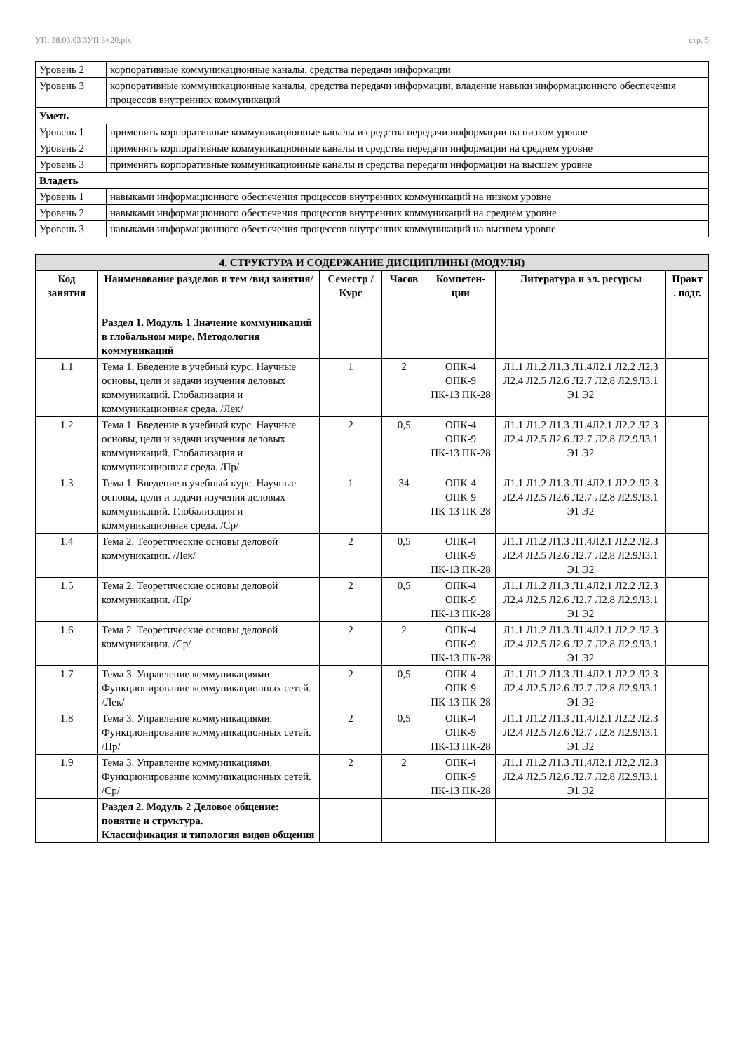УП: 38.03.03 ЗУП 3+20.plx стр. 5
| Уровень 2 | корпоративные коммуникационные каналы, средства передачи информации |
| Уровень 3 | корпоративные коммуникационные каналы, средства передачи информации, владение навыки информационного обеспечения процессов внутренних коммуникаций |
| Уметь | |
| Уровень 1 | применять корпоративные коммуникационные каналы и средства передачи информации на низком уровне |
| Уровень 2 | применять корпоративные коммуникационные каналы и средства передачи информации на среднем уровне |
| Уровень 3 | применять корпоративные коммуникационные каналы и средства передачи информации на высшем уровне |
| Владеть | |
| Уровень 1 | навыками информационного обеспечения процессов внутренних коммуникаций на низком уровне |
| Уровень 2 | навыками информационного обеспечения процессов внутренних коммуникаций на среднем уровне |
| Уровень 3 | навыками информационного обеспечения процессов внутренних коммуникаций на высшем уровне |
| 4. СТРУКТУРА И СОДЕРЖАНИЕ ДИСЦИПЛИНЫ (МОДУЛЯ) | | | | | | |
| --- | --- | --- | --- | --- | --- | --- |
| Код занятия | Наименование разделов и тем /вид занятия/ | Семестр / Курс | Часов | Компетен-ции | Литература и эл. ресурсы | Практ . подг. |
| | Раздел 1. Модуль 1 Значение коммуникаций в глобальном мире. Методология коммуникаций | | | | | |
| 1.1 | Тема 1. Введение в учебный курс. Научные основы, цели и задачи изучения деловых коммуникаций. Глобализация и коммуникационная среда. /Лек/ | 1 | 2 | ОПК-4 ОПК-9 ПК-13 ПК-28 | Л1.1 Л1.2 Л1.3 Л1.4Л2.1 Л2.2 Л2.3 Л2.4 Л2.5 Л2.6 Л2.7 Л2.8 Л2.9Л3.1 Э1 Э2 | |
| 1.2 | Тема 1. Введение в учебный курс. Научные основы, цели и задачи изучения деловых коммуникаций. Глобализация и коммуникационная среда. /Пр/ | 2 | 0,5 | ОПК-4 ОПК-9 ПК-13 ПК-28 | Л1.1 Л1.2 Л1.3 Л1.4Л2.1 Л2.2 Л2.3 Л2.4 Л2.5 Л2.6 Л2.7 Л2.8 Л2.9Л3.1 Э1 Э2 | |
| 1.3 | Тема 1. Введение в учебный курс. Научные основы, цели и задачи изучения деловых коммуникаций. Глобализация и коммуникационная среда. /Ср/ | 1 | 34 | ОПК-4 ОПК-9 ПК-13 ПК-28 | Л1.1 Л1.2 Л1.3 Л1.4Л2.1 Л2.2 Л2.3 Л2.4 Л2.5 Л2.6 Л2.7 Л2.8 Л2.9Л3.1 Э1 Э2 | |
| 1.4 | Тема 2. Теоретические основы деловой коммуникации. /Лек/ | 2 | 0,5 | ОПК-4 ОПК-9 ПК-13 ПК-28 | Л1.1 Л1.2 Л1.3 Л1.4Л2.1 Л2.2 Л2.3 Л2.4 Л2.5 Л2.6 Л2.7 Л2.8 Л2.9Л3.1 Э1 Э2 | |
| 1.5 | Тема 2. Теоретические основы деловой коммуникации. /Пр/ | 2 | 0,5 | ОПК-4 ОПК-9 ПК-13 ПК-28 | Л1.1 Л1.2 Л1.3 Л1.4Л2.1 Л2.2 Л2.3 Л2.4 Л2.5 Л2.6 Л2.7 Л2.8 Л2.9Л3.1 Э1 Э2 | |
| 1.6 | Тема 2. Теоретические основы деловой коммуникации. /Ср/ | 2 | 2 | ОПК-4 ОПК-9 ПК-13 ПК-28 | Л1.1 Л1.2 Л1.3 Л1.4Л2.1 Л2.2 Л2.3 Л2.4 Л2.5 Л2.6 Л2.7 Л2.8 Л2.9Л3.1 Э1 Э2 | |
| 1.7 | Тема 3. Управление коммуникациями. Функционирование коммуникационных сетей. /Лек/ | 2 | 0,5 | ОПК-4 ОПК-9 ПК-13 ПК-28 | Л1.1 Л1.2 Л1.3 Л1.4Л2.1 Л2.2 Л2.3 Л2.4 Л2.5 Л2.6 Л2.7 Л2.8 Л2.9Л3.1 Э1 Э2 | |
| 1.8 | Тема 3. Управление коммуникациями. Функционирование коммуникационных сетей. /Пр/ | 2 | 0,5 | ОПК-4 ОПК-9 ПК-13 ПК-28 | Л1.1 Л1.2 Л1.3 Л1.4Л2.1 Л2.2 Л2.3 Л2.4 Л2.5 Л2.6 Л2.7 Л2.8 Л2.9Л3.1 Э1 Э2 | |
| 1.9 | Тема 3. Управление коммуникациями. Функционирование коммуникационных сетей. /Ср/ | 2 | 2 | ОПК-4 ОПК-9 ПК-13 ПК-28 | Л1.1 Л1.2 Л1.3 Л1.4Л2.1 Л2.2 Л2.3 Л2.4 Л2.5 Л2.6 Л2.7 Л2.8 Л2.9Л3.1 Э1 Э2 | |
| | Раздел 2. Модуль 2 Деловое общение: понятие и структура. Классификация и типология видов общения | | | | | |